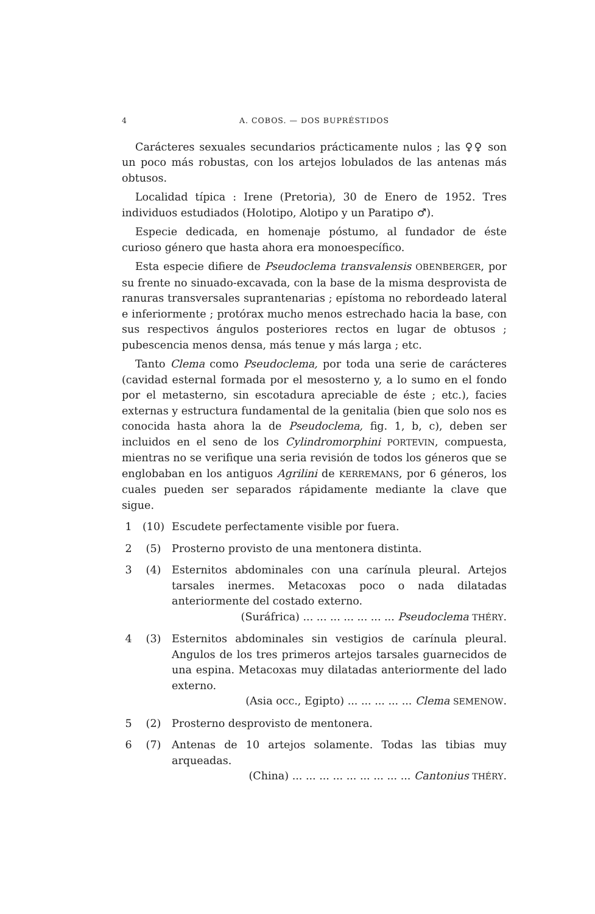4 A. COBOS. — DOS BUPRÉSTIDOS
Carácteres sexuales secundarios prácticamente nulos ; las ♀♀ son un poco más robustas, con los artejos lobulados de las antenas más obtusos.
Localidad típica : Irene (Pretoria), 30 de Enero de 1952. Tres individuos estudiados (Holotipo, Alotipo y un Paratipo ♂).
Especie dedicada, en homenaje póstumo, al fundador de éste curioso género que hasta ahora era monoespecífico.
Esta especie difiere de Pseudoclema transvalensis OBENBERGER, por su frente no sinuado-excavada, con la base de la misma desprovista de ranuras transversales suprantenarias ; epístoma no rebordeado lateral e inferiormente ; protórax mucho menos estrechado hacia la base, con sus respectivos ángulos posteriores rectos en lugar de obtusos ; pubescencia menos densa, más tenue y más larga ; etc.
Tanto Clema como Pseudoclema, por toda una serie de carácteres (cavidad esternal formada por el mesosterno y, a lo sumo en el fondo por el metasterno, sin escotadura apreciable de éste ; etc.), facies externas y estructura fundamental de la genitalia (bien que solo nos es conocida hasta ahora la de Pseudoclema, fig. 1, b, c), deben ser incluidos en el seno de los Cylindromorphini PORTEVIN, compuesta, mientras no se verifique una seria revisión de todos los géneros que se englobaban en los antiguos Agrilini de KERREMANS, por 6 géneros, los cuales pueden ser separados rápidamente mediante la clave que sigue.
1 (10) Escudete perfectamente visible por fuera.
2 (5) Prosterno provisto de una mentonera distinta.
3 (4) Esternitos abdominales con una carínula pleural. Artejos tarsales inermes. Metacoxas poco o nada dilatadas anteriormente del costado externo.
(Suráfrica) ... ... ... ... ... ... ... Pseudoclema THÉRY.
4 (3) Esternitos abdominales sin vestigios de carínula pleural. Angulos de los tres primeros artejos tarsales guarnecidos de una espina. Metacoxas muy dilatadas anteriormente del lado externo.
(Asia occ., Egipto) ... ... ... ... ... Clema SEMENOW.
5 (2) Prosterno desprovisto de mentonera.
6 (7) Antenas de 10 artejos solamente. Todas las tibias muy arqueadas.
(China) ... ... ... ... ... ... ... ... ... Cantonius THÉRY.